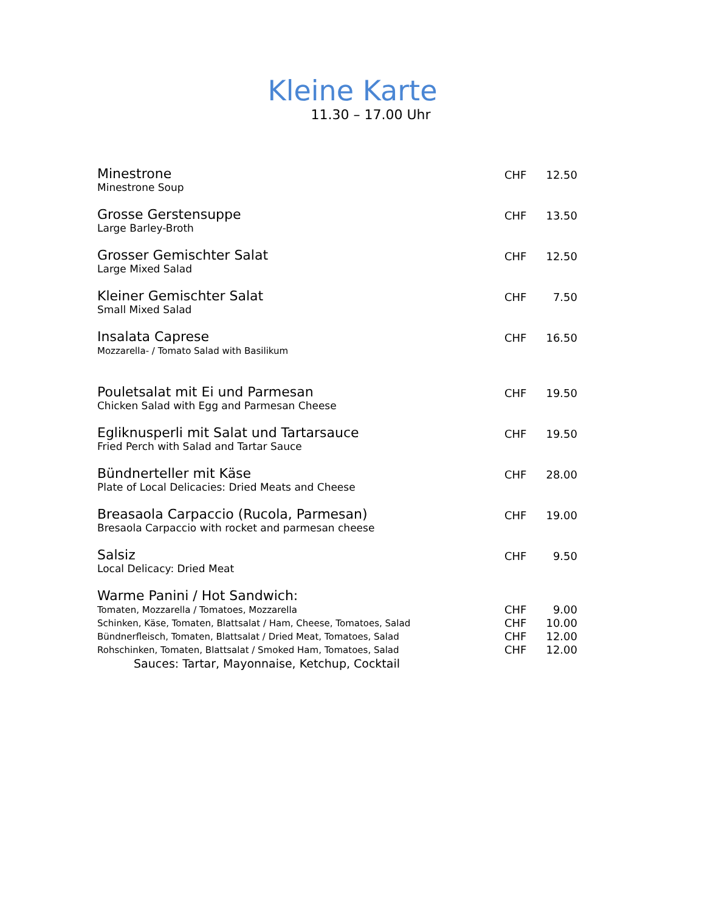Kleine Karte
11.30 – 17.00 Uhr
| Minestrone Minestrone Soup | CHF | 12.50 |
| Grosse Gerstensuppe Large Barley-Broth | CHF | 13.50 |
| Grosser Gemischter Salat Large Mixed Salad | CHF | 12.50 |
| Kleiner Gemischter Salat Small Mixed Salad | CHF | 7.50 |
| Insalata Caprese Mozzarella- / Tomato Salad with Basilikum | CHF | 16.50 |
| Pouletsalat mit Ei und Parmesan Chicken Salad with Egg and Parmesan Cheese | CHF | 19.50 |
| Egliknusperli mit Salat und Tartarsauce Fried Perch with Salad and Tartar Sauce | CHF | 19.50 |
| Bündnerteller mit Käse Plate of Local Delicacies: Dried Meats and Cheese | CHF | 28.00 |
| Breasaola Carpaccio (Rucola, Parmesan) Bresaola Carpaccio with rocket and parmesan cheese | CHF | 19.00 |
| Salsiz Local Delicacy: Dried Meat | CHF | 9.50 |
| Warme Panini / Hot Sandwich: | | |
| Tomaten, Mozzarella / Tomatoes, Mozzarella | CHF | 9.00 |
| Schinken, Käse, Tomaten, Blattsalat / Ham, Cheese, Tomatoes, Salad | CHF | 10.00 |
| Bündnerfleisch, Tomaten, Blattsalat / Dried Meat, Tomatoes, Salad | CHF | 12.00 |
| Rohschinken, Tomaten, Blattsalat / Smoked Ham, Tomatoes, Salad | CHF | 12.00 |
| Sauces: Tartar, Mayonnaise, Ketchup, Cocktail | | |